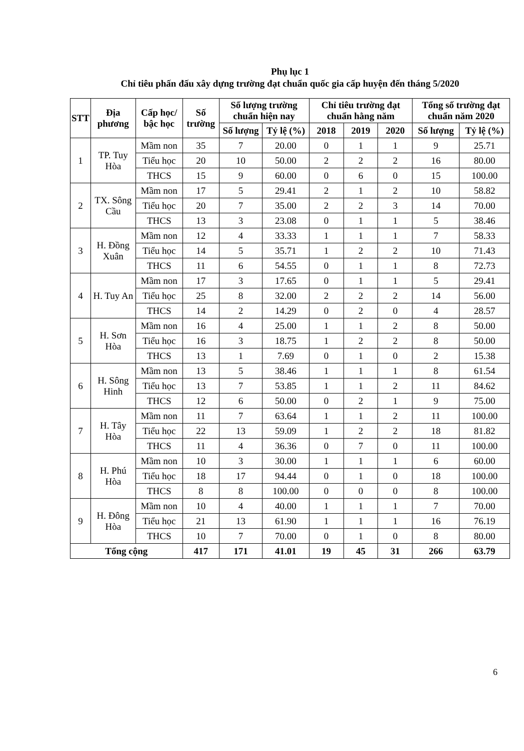Phụ lục 1
Chỉ tiêu phấn đấu xây dựng trường đạt chuẩn quốc gia cấp huyện đến tháng 5/2020
| STT | Địa phương | Cấp học/ bậc học | Số trường | Số lượng trường chuẩn hiện nay | | Chỉ tiêu trường đạt chuẩn hằng năm | | | Tổng số trường đạt chuẩn năm 2020 | |
| --- | --- | --- | --- | --- | --- | --- | --- | --- | --- | --- |
| | | | | Số lượng | Tỷ lệ (%) | 2018 | 2019 | 2020 | Số lượng | Tỷ lệ (%) |
| 1 | TP. Tuy Hòa | Mầm non | 35 | 7 | 20.00 | 0 | 1 | 1 | 9 | 25.71 |
| | | Tiểu học | 20 | 10 | 50.00 | 2 | 2 | 2 | 16 | 80.00 |
| | | THCS | 15 | 9 | 60.00 | 0 | 6 | 0 | 15 | 100.00 |
| 2 | TX. Sông Cầu | Mầm non | 17 | 5 | 29.41 | 2 | 1 | 2 | 10 | 58.82 |
| | | Tiểu học | 20 | 7 | 35.00 | 2 | 2 | 3 | 14 | 70.00 |
| | | THCS | 13 | 3 | 23.08 | 0 | 1 | 1 | 5 | 38.46 |
| 3 | H. Đồng Xuân | Mầm non | 12 | 4 | 33.33 | 1 | 1 | 1 | 7 | 58.33 |
| | | Tiểu học | 14 | 5 | 35.71 | 1 | 2 | 2 | 10 | 71.43 |
| | | THCS | 11 | 6 | 54.55 | 0 | 1 | 1 | 8 | 72.73 |
| 4 | H. Tuy An | Mầm non | 17 | 3 | 17.65 | 0 | 1 | 1 | 5 | 29.41 |
| | | Tiểu học | 25 | 8 | 32.00 | 2 | 2 | 2 | 14 | 56.00 |
| | | THCS | 14 | 2 | 14.29 | 0 | 2 | 0 | 4 | 28.57 |
| 5 | H. Sơn Hòa | Mầm non | 16 | 4 | 25.00 | 1 | 1 | 2 | 8 | 50.00 |
| | | Tiểu học | 16 | 3 | 18.75 | 1 | 2 | 2 | 8 | 50.00 |
| | | THCS | 13 | 1 | 7.69 | 0 | 1 | 0 | 2 | 15.38 |
| 6 | H. Sông Hinh | Mầm non | 13 | 5 | 38.46 | 1 | 1 | 1 | 8 | 61.54 |
| | | Tiểu học | 13 | 7 | 53.85 | 1 | 1 | 2 | 11 | 84.62 |
| | | THCS | 12 | 6 | 50.00 | 0 | 2 | 1 | 9 | 75.00 |
| 7 | H. Tây Hòa | Mầm non | 11 | 7 | 63.64 | 1 | 1 | 2 | 11 | 100.00 |
| | | Tiểu học | 22 | 13 | 59.09 | 1 | 2 | 2 | 18 | 81.82 |
| | | THCS | 11 | 4 | 36.36 | 0 | 7 | 0 | 11 | 100.00 |
| 8 | H. Phú Hòa | Mầm non | 10 | 3 | 30.00 | 1 | 1 | 1 | 6 | 60.00 |
| | | Tiểu học | 18 | 17 | 94.44 | 0 | 1 | 0 | 18 | 100.00 |
| | | THCS | 8 | 8 | 100.00 | 0 | 0 | 0 | 8 | 100.00 |
| 9 | H. Đông Hòa | Mầm non | 10 | 4 | 40.00 | 1 | 1 | 1 | 7 | 70.00 |
| | | Tiểu học | 21 | 13 | 61.90 | 1 | 1 | 1 | 16 | 76.19 |
| | | THCS | 10 | 7 | 70.00 | 0 | 1 | 0 | 8 | 80.00 |
| Tổng cộng | | | 417 | 171 | 41.01 | 19 | 45 | 31 | 266 | 63.79 |
6